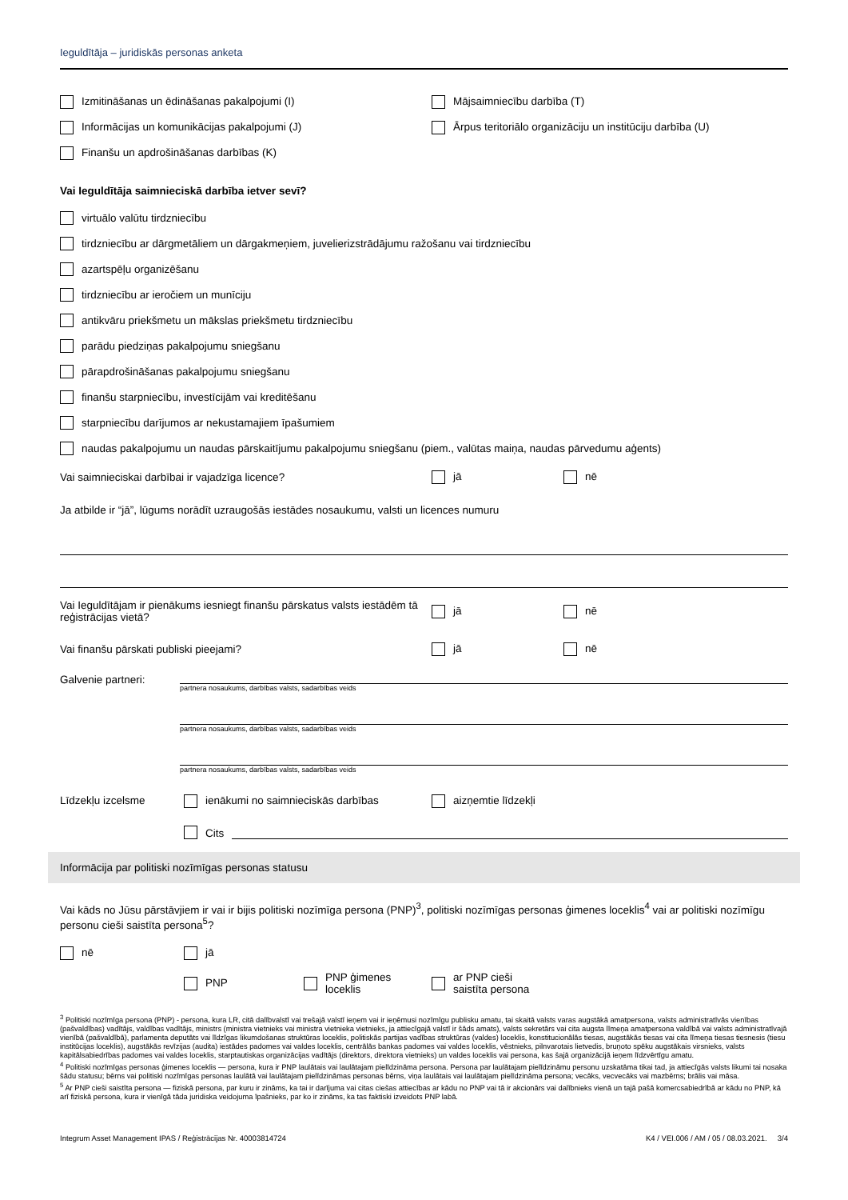Ieguldītāja – juridiskās personas anketa
Izmitināšanas un ēdināšanas pakalpojumi (I) Mājsaimniecību darbība (T)
Informācijas un komunikācijas pakalpojumi (J)
Ārpus teritoriālo organizāciju un institūciju darbība (U)
Finanšu un apdrošināšanas darbības (K)
Vai Ieguldītāja saimnieciskā darbība ietver sevī?
virtuālo valūtu tirdzniecību
tirdzniecību ar dārgmetāliem un dārgakmeņiem, juvelierizstrādājumu ražošanu vai tirdzniecību
azartspēļu organizēšanu
tirdzniecību ar ieročiem un munīciju
antikvāru priekšmetu un mākslas priekšmetu tirdzniecību
parādu piedziņas pakalpojumu sniegšanu
pārapdrošināšanas pakalpojumu sniegšanu
finanšu starpniecību, investīcijām vai kreditēšanu
starpniecību darījumos ar nekustamajiem īpašumiem
naudas pakalpojumu un naudas pārskaitījumu pakalpojumu sniegšanu (piem., valūtas maiņa, naudas pārvedumu aģents)
Vai saimnieciskai darbībai ir vajadzīga licence? jā nē
Ja atbilde ir “jā”, lūgums norādīt uzraugošās iestādes nosaukumu, valsti un licences numuru
Vai Ieguldītājam ir pienākums iesniegt finanšu pārskatus valsts iestādēm tā reģistrācijas vietā?
jā nē
Vai finanšu pārskati publiski pieejami? jā nē
Galvenie partneri:
partnera nosaukums, darbības valsts, sadarbības veids
partnera nosaukums, darbības valsts, sadarbības veids
partnera nosaukums, darbības valsts, sadarbības veids
Līdzekļu izcelsme ienākumi no saimnieciskās darbības aizņemtie līdzekļi
Cits
Informācija par politiski nozīmīgas personas statusu
Vai kāds no Jūsu pārstāvjiem ir vai ir bijis politiski nozīmīga persona (PNP)<sup>3</sup>, politiski nozīmīgas personas ģimenes loceklis<sup>4</sup> vai ar politiski nozīmīgu personu cieši saistīta persona<sup>5</sup>?
nē jā
PNP
PNP ģimenes
loceklis
ar PNP cieši
saistīta persona
<sup>3</sup> Politiski nozīmīga persona (PNP) - persona, kura LR, citā dalībvalstī vai trešajā valstī ieņem vai ir ieņēmusi nozīmīgu publisku amatu, tai skaitā valsts varas augstākā amatpersona, valsts administratīvās vienības (pašvaldības) vadītājs, valdības vadītājs, ministrs (ministra vietnieks vai ministra vietnieka vietnieks, ja attiecīgajā valstī ir šāds amats), valsts sekretārs vai cita augsta līmeņa amatpersona valdībā vai valsts administratīvajā vienībā (pašvaldībā), parlamenta deputāts vai līdzīgas likumdošanas struktūras loceklis, politiskās partijas vadības struktūras (valdes) loceklis, konstitucionālās tiesas, augstākās tiesas vai cita līmeņa tiesas tiesnesis (tiesu institūcijas loceklis), augstākās revīzijas (audita) iestādes padomes vai valdes loceklis, centrālās bankas padomes vai valdes loceklis, vēstnieks, pilnvarotais lietvedis, bruņoto spēku augstākais virsnieks, valsts kapitālsabiedrības padomes vai valdes loceklis, starptautiskas organizācijas vadītājs (direktors, direktora vietnieks) un valdes loceklis vai persona, kas šajā organizācijā ieņem līdzvērtīgu amatu.
<sup>4</sup> Politiski nozīmīgas personas ģimenes loceklis — persona, kura ir PNP laulātais vai laulātajam pielīdzināma persona. Persona par laulātajam pielīdzināmu personu uzskatāma tikai tad, ja attiecīgās valsts likumi tai nosaka šādu statusu; bērns vai politiski nozīmīgas personas laulātā vai laulātajam pielīdzināmas personas bērns, viņa laulātais vai laulātajam pielīdzināma persona; vecāks, vecvecāks vai mazbērns; brālis vai māsa.
<sup>5</sup> Ar PNP cieši saistīta persona — fiziskā persona, par kuru ir zināms, ka tai ir darījuma vai citas ciešas attiecības ar kādu no PNP vai tā ir akcionārs vai dalībnieks vienā un tajā pašā komercsabiedrībā ar kādu no PNP, kā arī fiziskā persona, kura ir vienīgā tāda juridiska veidojuma īpašnieks, par ko ir zināms, ka tas faktiski izveidots PNP labā.
Integrum Asset Management IPAS / Reģistrācijas Nr. 40003814724 K4 / VEI.006 / AM / 05 / 08.03.2021. 3/4